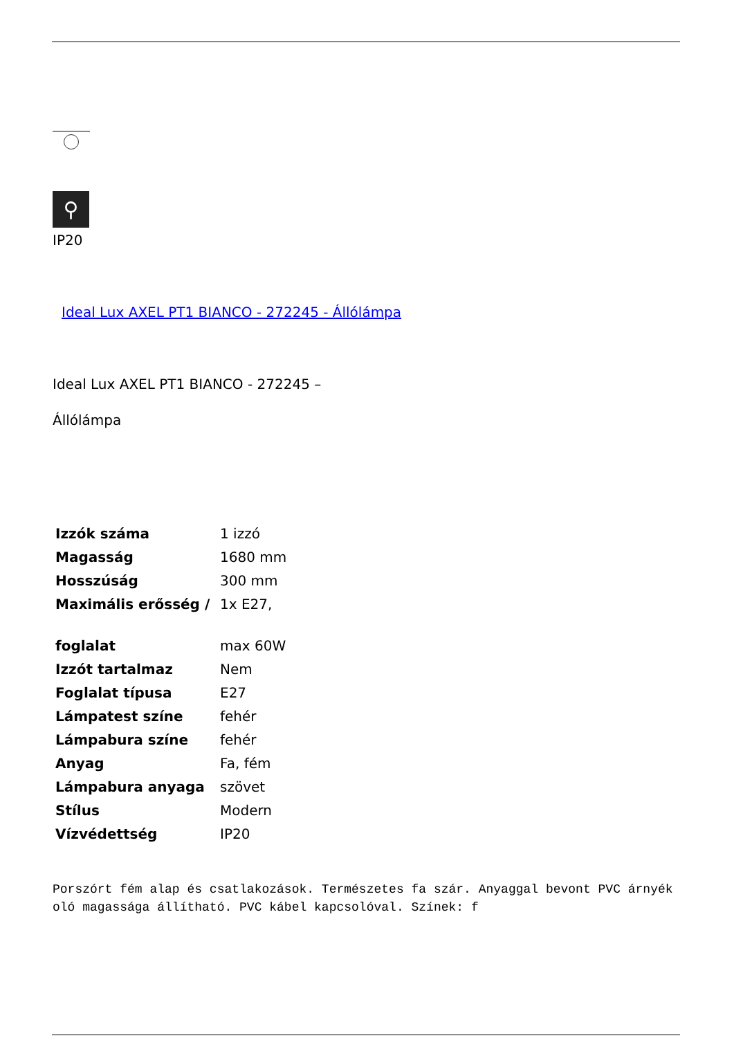⚲
IP20
Ideal Lux AXEL PT1 BIANCO - 272245 - Állólámpa
Ideal Lux AXEL PT1 BIANCO - 272245 –
Állólámpa
| Izzók száma | 1 izzó |
| Magasság | 1680 mm |
| Hosszúság | 300 mm |
| Maximális erősség / foglalat | 1x E27, max 60W |
| Izzót tartalmaz | Nem |
| Foglalat típusa | E27 |
| Lámpatest színe | fehér |
| Lámpabura színe | fehér |
| Anyag | Fa, fém |
| Lámpabura anyaga | szövet |
| Stílus | Modern |
| Vízvédettség | IP20 |
Porszórt fém alap és csatlakozások. Természetes fa szár. Anyaggal bevont PVC árnyékoló magassága állítható. PVC kábel kapcsolóval. Színek: f